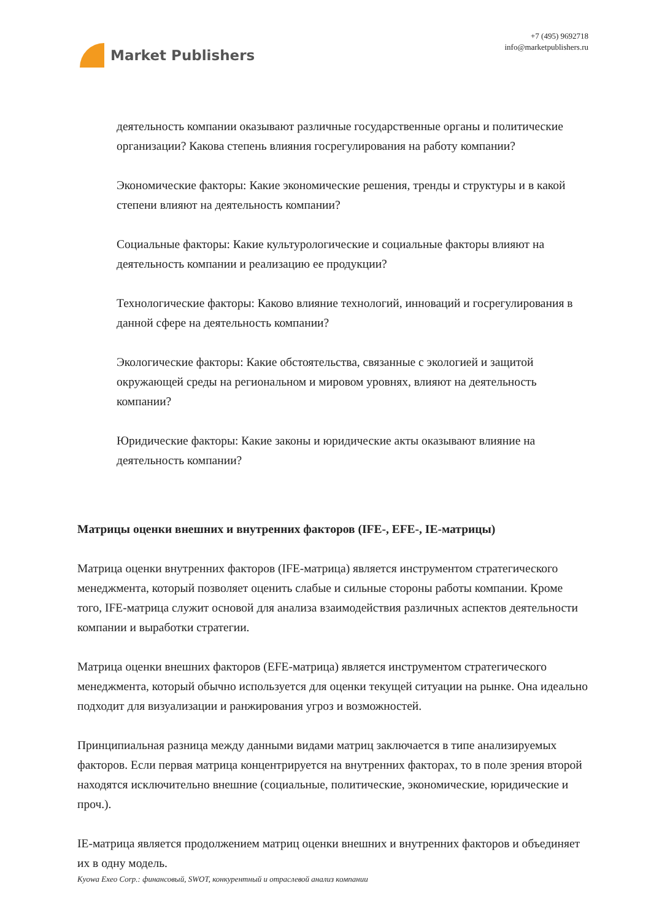Market Publishers
+7 (495) 9692718
info@marketpublishers.ru
деятельность компании оказывают различные государственные органы и политические организации? Какова степень влияния госрегулирования на работу компании?
Экономические факторы: Какие экономические решения, тренды и структуры и в какой степени влияют на деятельность компании?
Социальные факторы: Какие культурологические и социальные факторы влияют на деятельность компании и реализацию ее продукции?
Технологические факторы: Каково влияние технологий, инноваций и госрегулирования в данной сфере на деятельность компании?
Экологические факторы: Какие обстоятельства, связанные с экологией и защитой окружающей среды на региональном и мировом уровнях, влияют на деятельность компании?
Юридические факторы: Какие законы и юридические акты оказывают влияние на деятельность компании?
Матрицы оценки внешних и внутренних факторов (IFE-, EFE-, IE-матрицы)
Матрица оценки внутренних факторов (IFE-матрица) является инструментом стратегического менеджмента, который позволяет оценить слабые и сильные стороны работы компании. Кроме того, IFE-матрица служит основой для анализа взаимодействия различных аспектов деятельности компании и выработки стратегии.
Матрица оценки внешних факторов (EFE-матрица) является инструментом стратегического менеджмента, который обычно используется для оценки текущей ситуации на рынке. Она идеально подходит для визуализации и ранжирования угроз и возможностей.
Принципиальная разница между данными видами матриц заключается в типе анализируемых факторов. Если первая матрица концентрируется на внутренних факторах, то в поле зрения второй находятся исключительно внешние (социальные, политические, экономические, юридические и проч.).
IE-матрица является продолжением матриц оценки внешних и внутренних факторов и объединяет их в одну модель.
Kyowa Exeo Corp.: финансовый, SWOT, конкурентный и отраслевой анализ компании